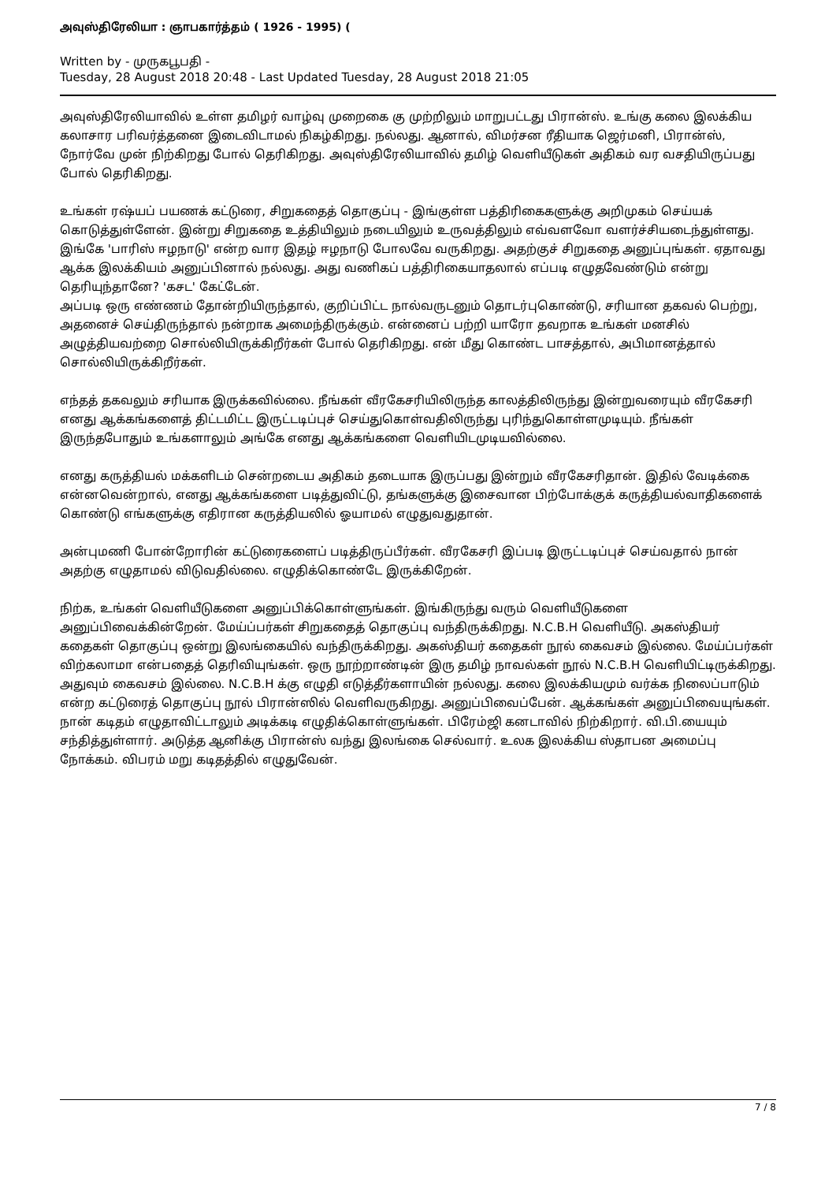அவுஸ்திரேலியா : ஞாபகார்த்தம் ( 1926 - 1995) (
Written by - முருகபூபதி -
Tuesday, 28 August 2018 20:48 - Last Updated Tuesday, 28 August 2018 21:05
அவுஸ்திரேலியாவில் உள்ள தமிழர் வாழ்வு முறைகை கு முற்றிலும் மாறுபட்டது பிரான்ஸ். உங்கு கலை இலக்கிய கலாசார பரிவர்த்தனை இடைவிடாமல் நிகழ்கிறது. நல்லது. ஆனால், விமர்சன ரீதியாக ஜெர்மனி, பிரான்ஸ், நோர்வே முன் நிற்கிறது போல் தெரிகிறது. அவுஸ்திரேலியாவில் தமிழ் வெளியீடுகள் அதிகம் வர வசதியிருப்பது போல் தெரிகிறது.
உங்கள் ரஷ்யப் பயணக் கட்டுரை, சிறுகதைத் தொகுப்பு - இங்குள்ள பத்திரிகைகளுக்கு அறிமுகம் செய்யக் கொடுத்துள்ளேன். இன்று சிறுகதை உத்தியிலும் நடையிலும் உருவத்திலும் எவ்வளவோ வளர்ச்சியடைந்துள்ளது. இங்கே 'பாரிஸ் ஈழநாடு' என்ற வார இதழ் ஈழநாடு போலவே வருகிறது. அதற்குச் சிறுகதை அனுப்புங்கள். ஏதாவது ஆக்க இலக்கியம் அனுப்பினால் நல்லது. அது வணிகப் பத்திரிகையாதலால் எப்படி எழுதவேண்டும் என்று தெரியுந்தானே? 'கசட' கேட்டேன்.
அப்படி ஒரு எண்ணம் தோன்றியிருந்தால், குறிப்பிட்ட நால்வருடனும் தொடர்புகொண்டு, சரியான தகவல் பெற்று, அதனைச் செய்திருந்தால் நன்றாக அமைந்திருக்கும். என்னைப் பற்றி யாரோ தவறாக உங்கள் மனசில் அழுத்தியவற்றை சொல்லியிருக்கிறீர்கள் போல் தெரிகிறது. என் மீது கொண்ட பாசத்தால், அபிமானத்தால் சொல்லியிருக்கிறீர்கள்.
எந்தத் தகவலும் சரியாக இருக்கவில்லை. நீங்கள் வீரகேசரியிலிருந்த காலத்திலிருந்து இன்றுவரையும் வீரகேசரி எனது ஆக்கங்களைத் திட்டமிட்ட இருட்டடிப்புச் செய்துகொள்வதிலிருந்து புரிந்துகொள்ளமுடியும். நீங்கள் இருந்தபோதும் உங்களாலும் அங்கே எனது ஆக்கங்களை வெளியிடமுடியவில்லை.
எனது கருத்தியல் மக்களிடம் சென்றடைய அதிகம் தடையாக இருப்பது இன்றும் வீரகேசரிதான். இதில் வேடிக்கை என்னவென்றால், எனது ஆக்கங்களை படித்துவிட்டு, தங்களுக்கு இசைவான பிற்போக்குக் கருத்தியல்வாதிகளைக் கொண்டு எங்களுக்கு எதிரான கருத்தியலில் ஓயாமல் எழுதுவதுதான்.
அன்புமணி போன்றோரின் கட்டுரைகளைப் படித்திருப்பீர்கள். வீரகேசரி இப்படி இருட்டடிப்புச் செய்வதால் நான் அதற்கு எழுதாமல் விடுவதில்லை. எழுதிக்கொண்டே இருக்கிறேன்.
நிற்க, உங்கள் வெளியீடுகளை அனுப்பிக்கொள்ளுங்கள். இங்கிருந்து வரும் வெளியீடுகளை அனுப்பிவைக்கின்றேன். மேய்ப்பர்கள் சிறுகதைத் தொகுப்பு வந்திருக்கிறது. N.C.B.H வெளியீடு. அகஸ்தியர் கதைகள் தொகுப்பு ஒன்று இலங்கையில் வந்திருக்கிறது. அகஸ்தியர் கதைகள் நூல் கைவசம் இல்லை. மேய்ப்பர்கள் விற்கலாமா என்பதைத் தெரிவியுங்கள். ஒரு நூற்றாண்டின் இரு தமிழ் நாவல்கள் நூல் N.C.B.H வெளியிட்டிருக்கிறது. அதுவும் கைவசம் இல்லை. N.C.B.H க்கு எழுதி எடுத்தீர்களாயின் நல்லது. கலை இலக்கியமும் வர்க்க நிலைப்பாடும் என்ற கட்டுரைத் தொகுப்பு நூல் பிரான்ஸில் வெளிவருகிறது. அனுப்பிவைப்பேன். ஆக்கங்கள் அனுப்பிவையுங்கள். நான் கடிதம் எழுதாவிட்டாலும் அடிக்கடி எழுதிக்கொள்ளுங்கள். பிரேம்ஜி கனடாவில் நிற்கிறார். வி.பி.யையும் சந்தித்துள்ளார். அடுத்த ஆனிக்கு பிரான்ஸ் வந்து இலங்கை செல்வார். உலக இலக்கிய ஸ்தாபன அமைப்பு நோக்கம். விபரம் மறு கடிதத்தில் எழுதுவேன்.
7 / 8